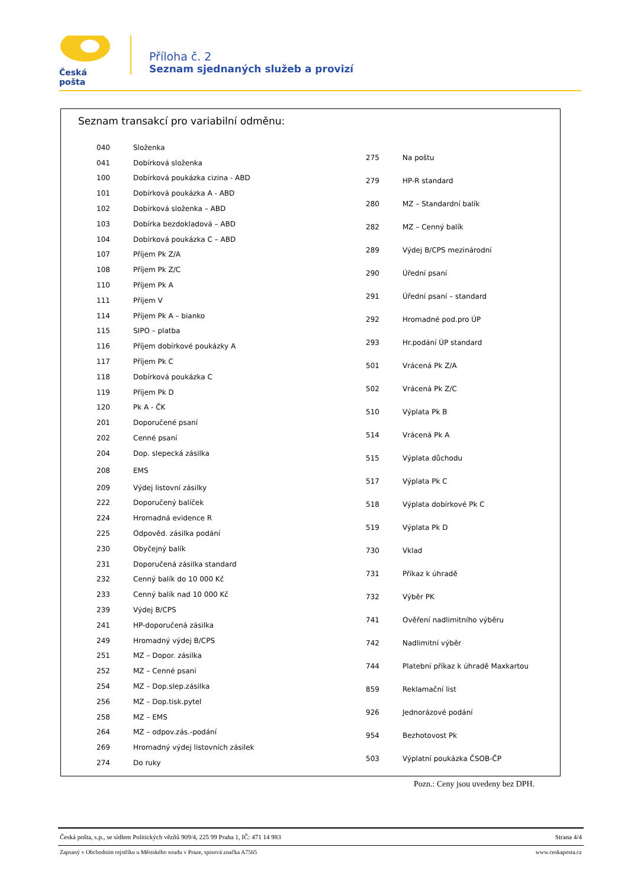Česká pošta
Příloha č. 2
Seznam sjednaných služeb a provizí
Seznam transakcí pro variabilní odměnu:
| 040 | Složenka |
| 041 | Dobírková složenka |
| 100 | Dobírková poukázka cizina - ABD |
| 101 | Dobírková poukázka A - ABD |
| 102 | Dobírková složenka – ABD |
| 103 | Dobírka bezdokladová – ABD |
| 104 | Dobírková poukázka C – ABD |
| 107 | Příjem Pk Z/A |
| 108 | Příjem Pk Z/C |
| 110 | Příjem Pk A |
| 111 | Příjem V |
| 114 | Příjem Pk A – bianko |
| 115 | SIPO – platba |
| 116 | Příjem dobírkové poukázky A |
| 117 | Příjem Pk C |
| 118 | Dobírková poukázka C |
| 119 | Příjem Pk D |
| 120 | Pk A - ČK |
| 201 | Doporučené psaní |
| 202 | Cenné psaní |
| 204 | Dop. slepecká zásilka |
| 208 | EMS |
| 209 | Výdej listovní zásilky |
| 222 | Doporučený balíček |
| 224 | Hromadná evidence R |
| 225 | Odpověd. zásilka podání |
| 230 | Obyčejný balík |
| 231 | Doporučená zásilka standard |
| 232 | Cenný balík do 10 000 Kč |
| 233 | Cenný balík nad 10 000 Kč |
| 239 | Výdej B/CPS |
| 241 | HP-doporučená zásilka |
| 249 | Hromadný výdej B/CPS |
| 251 | MZ – Dopor. zásilka |
| 252 | MZ – Cenné psaní |
| 254 | MZ – Dop.slep.zásilka |
| 256 | MZ – Dop.tisk.pytel |
| 258 | MZ – EMS |
| 264 | MZ – odpov.zás.-podání |
| 269 | Hromadný výdej listovních zásilek |
| 274 | Do ruky |
| 275 | Na poštu |
| 279 | HP-R standard |
| 280 | MZ – Standardní balík |
| 282 | MZ – Cenný balík |
| 289 | Výdej B/CPS mezinárodní |
| 290 | Úřední psaní |
| 291 | Úřední psaní – standard |
| 292 | Hromadné pod.pro ÚP |
| 293 | Hr.podání ÚP standard |
| 501 | Vrácená Pk Z/A |
| 502 | Vrácená Pk Z/C |
| 510 | Výplata Pk B |
| 514 | Vrácená Pk A |
| 515 | Výplata důchodu |
| 517 | Výplata Pk C |
| 518 | Výplata dobírkové Pk C |
| 519 | Výplata Pk D |
| 730 | Vklad |
| 731 | Příkaz k úhradě |
| 732 | Výběr PK |
| 741 | Ověření nadlimitního výběru |
| 742 | Nadlimitní výběr |
| 744 | Platební příkaz k úhradě Maxkartou |
| 859 | Reklamační list |
| 926 | Jednorázové podání |
| 954 | Bezhotovost Pk |
| 503 | Výplatní poukázka ČSOB-ČP |
Pozn.: Ceny jsou uvedeny bez DPH.
Česká pošta, s.p., se sídlem Politických vězňů 909/4, 225 99 Praha 1, IČ: 471 14 983 Strana 4/4
Zapsaný v Obchodním rejstříku u Městského soudu v Praze, spisová značka A7565 www.ceskaposta.cz